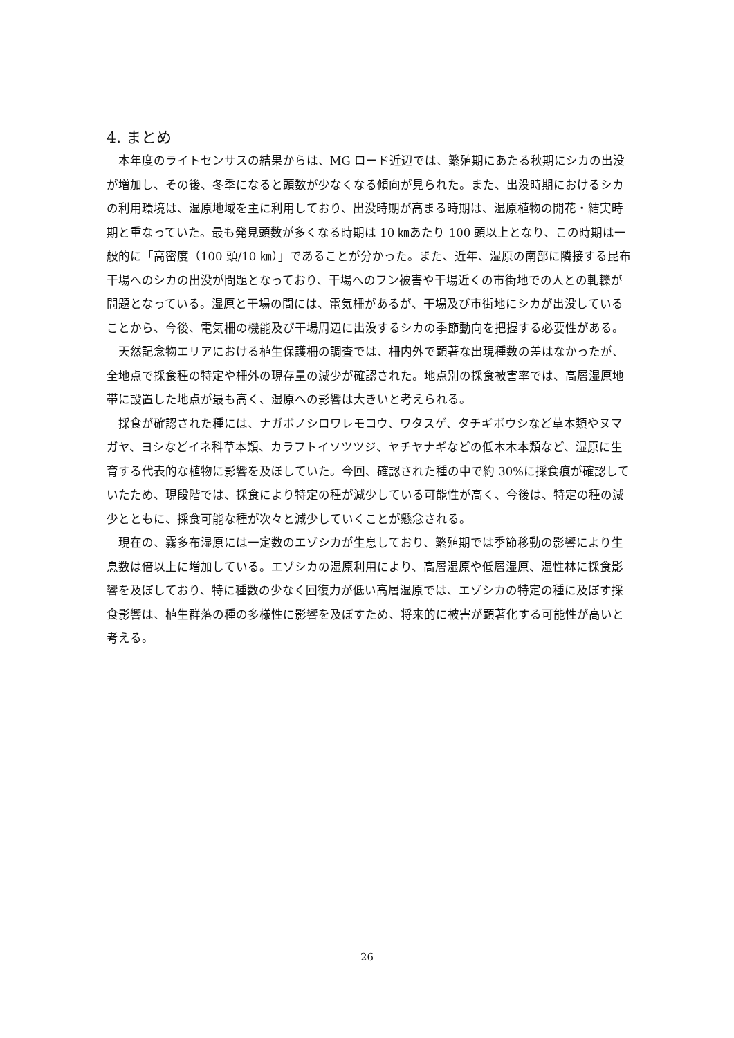4. まとめ
本年度のライトセンサスの結果からは、MG ロード近辺では、繁殖期にあたる秋期にシカの出没が増加し、その後、冬季になると頭数が少なくなる傾向が見られた。また、出没時期におけるシカの利用環境は、湿原地域を主に利用しており、出没時期が高まる時期は、湿原植物の開花・結実時期と重なっていた。最も発見頭数が多くなる時期は 10 ㎞あたり 100 頭以上となり、この時期は一般的に「高密度（100 頭/10 ㎞）」であることが分かった。また、近年、湿原の南部に隣接する昆布干場へのシカの出没が問題となっており、干場へのフン被害や干場近くの市街地での人との軋轢が問題となっている。湿原と干場の間には、電気柵があるが、干場及び市街地にシカが出没していることから、今後、電気柵の機能及び干場周辺に出没するシカの季節動向を把握する必要性がある。
天然記念物エリアにおける植生保護柵の調査では、柵内外で顕著な出現種数の差はなかったが、全地点で採食種の特定や柵外の現存量の減少が確認された。地点別の採食被害率では、高層湿原地帯に設置した地点が最も高く、湿原への影響は大きいと考えられる。
採食が確認された種には、ナガボノシロワレモコウ、ワタスゲ、タチギボウシなど草本類やヌマガヤ、ヨシなどイネ科草本類、カラフトイソツツジ、ヤチヤナギなどの低木木本類など、湿原に生育する代表的な植物に影響を及ぼしていた。今回、確認された種の中で約 30%に採食痕が確認していたため、現段階では、採食により特定の種が減少している可能性が高く、今後は、特定の種の減少とともに、採食可能な種が次々と減少していくことが懸念される。
現在の、霧多布湿原には一定数のエゾシカが生息しており、繁殖期では季節移動の影響により生息数は倍以上に増加している。エゾシカの湿原利用により、高層湿原や低層湿原、湿性林に採食影響を及ぼしており、特に種数の少なく回復力が低い高層湿原では、エゾシカの特定の種に及ぼす採食影響は、植生群落の種の多様性に影響を及ぼすため、将来的に被害が顕著化する可能性が高いと考える。
26